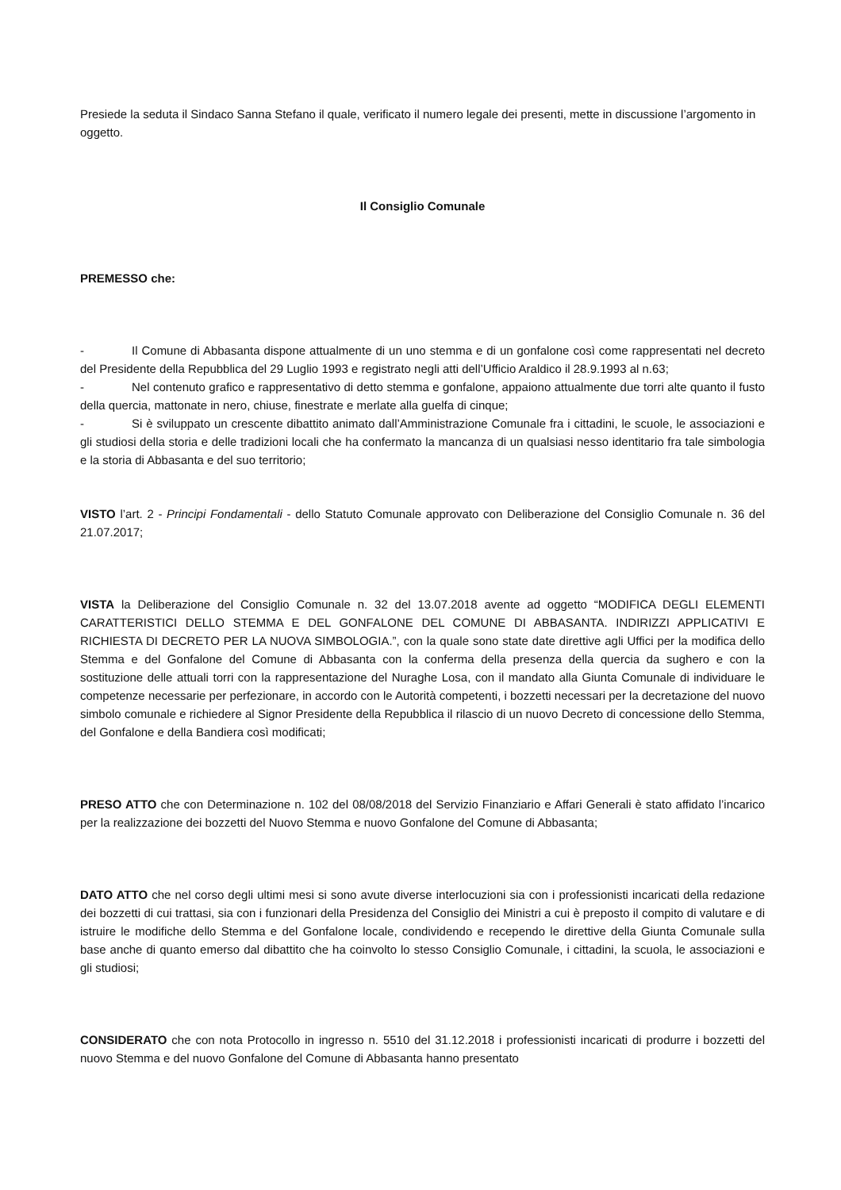Presiede la seduta il Sindaco Sanna Stefano il quale, verificato il numero legale dei presenti, mette in discussione l’argomento in oggetto.
Il Consiglio Comunale
PREMESSO che:
- Il Comune di Abbasanta dispone attualmente di un uno stemma e di un gonfalone così come rappresentati nel decreto del Presidente della Repubblica del 29 Luglio 1993 e registrato negli atti dell’Ufficio Araldico il 28.9.1993 al n.63;
- Nel contenuto grafico e rappresentativo di detto stemma e gonfalone, appaiono attualmente due torri alte quanto il fusto della quercia, mattonate in nero, chiuse, finestrate e merlate alla guelfa di cinque;
- Si è sviluppato un crescente dibattito animato dall’Amministrazione Comunale fra i cittadini, le scuole, le associazioni e gli studiosi della storia e delle tradizioni locali che ha confermato la mancanza di un qualsiasi nesso identitario fra tale simbologia e la storia di Abbasanta e del suo territorio;
VISTO l’art. 2 - Principi Fondamentali - dello Statuto Comunale approvato con Deliberazione del Consiglio Comunale n. 36 del 21.07.2017;
VISTA la Deliberazione del Consiglio Comunale n. 32 del 13.07.2018 avente ad oggetto “MODIFICA DEGLI ELEMENTI CARATTERISTICI DELLO STEMMA E DEL GONFALONE DEL COMUNE DI ABBASANTA. INDIRIZZI APPLICATIVI E RICHIESTA DI DECRETO PER LA NUOVA SIMBOLOGIA.”, con la quale sono state date direttive agli Uffici per la modifica dello Stemma e del Gonfalone del Comune di Abbasanta con la conferma della presenza della quercia da sughero e con la sostituzione delle attuali torri con la rappresentazione del Nuraghe Losa, con il mandato alla Giunta Comunale di individuare le competenze necessarie per perfezionare, in accordo con le Autorità competenti, i bozzetti necessari per la decretazione del nuovo simbolo comunale e richiedere al Signor Presidente della Repubblica il rilascio di un nuovo Decreto di concessione dello Stemma, del Gonfalone e della Bandiera così modificati;
PRESO ATTO che con Determinazione n. 102 del 08/08/2018 del Servizio Finanziario e Affari Generali è stato affidato l’incarico per la realizzazione dei bozzetti del Nuovo Stemma e nuovo Gonfalone del Comune di Abbasanta;
DATO ATTO che nel corso degli ultimi mesi si sono avute diverse interlocuzioni sia con i professionisti incaricati della redazione dei bozzetti di cui trattasi, sia con i funzionari della Presidenza del Consiglio dei Ministri a cui è preposto il compito di valutare e di istruire le modifiche dello Stemma e del Gonfalone locale, condividendo e recependo le direttive della Giunta Comunale sulla base anche di quanto emerso dal dibattito che ha coinvolto lo stesso Consiglio Comunale, i cittadini, la scuola, le associazioni e gli studiosi;
CONSIDERATO che con nota Protocollo in ingresso n. 5510 del 31.12.2018 i professionisti incaricati di produrre i bozzetti del nuovo Stemma e del nuovo Gonfalone del Comune di Abbasanta hanno presentato